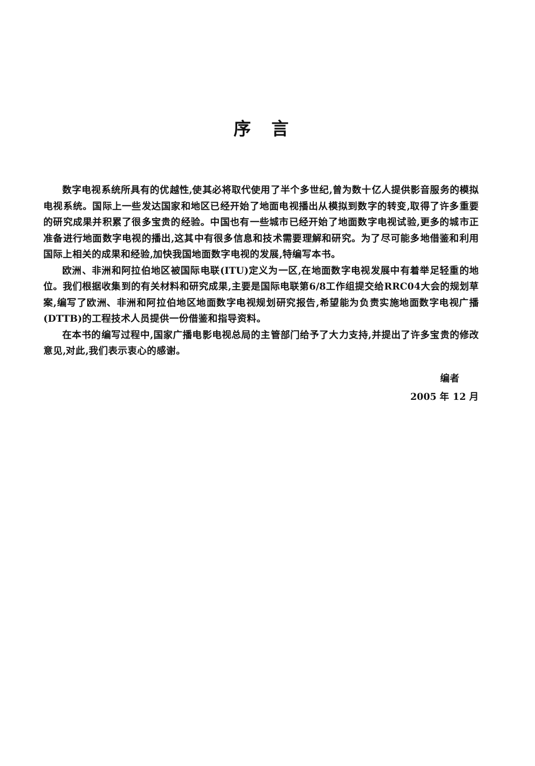序言
数字电视系统所具有的优越性,使其必将取代使用了半个多世纪,曾为数十亿人提供影音服务的模拟电视系统。国际上一些发达国家和地区已经开始了地面电视播出从模拟到数字的转变,取得了许多重要的研究成果并积累了很多宝贵的经验。中国也有一些城市已经开始了地面数字电视试验,更多的城市正准备进行地面数字电视的播出,这其中有很多信息和技术需要理解和研究。为了尽可能多地借鉴和利用国际上相关的成果和经验,加快我国地面数字电视的发展,特编写本书。
欧洲、非洲和阿拉伯地区被国际电联(ITU)定义为一区,在地面数字电视发展中有着举足轻重的地位。我们根据收集到的有关材料和研究成果,主要是国际电联第6/8工作组提交给RRC04大会的规划草案,编写了欧洲、非洲和阿拉伯地区地面数字电视规划研究报告,希望能为负责实施地面数字电视广播(DTTB)的工程技术人员提供一份借鉴和指导资料。
在本书的编写过程中,国家广播电影电视总局的主管部门给予了大力支持,并提出了许多宝贵的修改意见,对此,我们表示衷心的感谢。
编者
2005 年 12 月